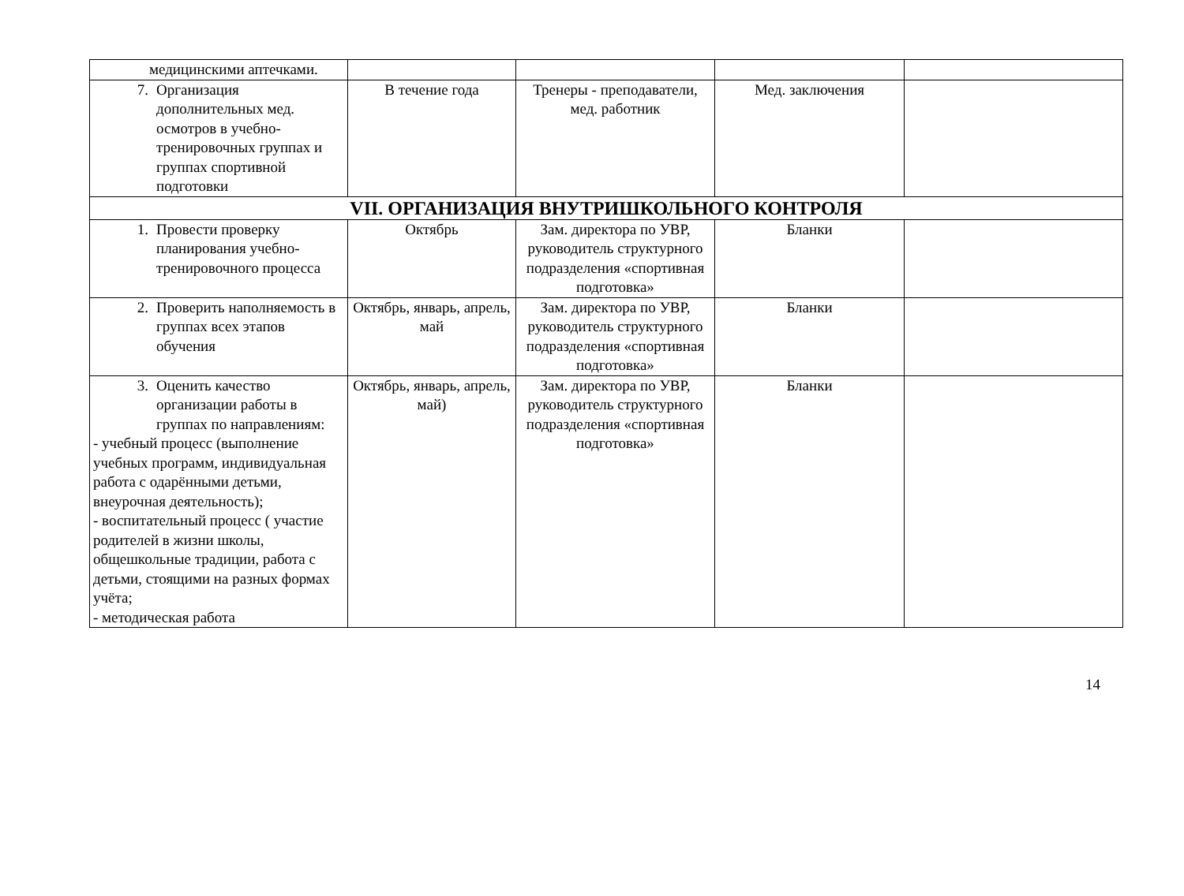| медицинскими аптечками. | | | | |
| 7. Организация дополнительных мед. осмотров в учебно-тренировочных группах и группах спортивной подготовки | В течение года | Тренеры - преподаватели, мед. работник | Мед. заключения | |
| VII. ОРГАНИЗАЦИЯ ВНУТРИШКОЛЬНОГО КОНТРОЛЯ | | | | |
| 1. Провести проверку планирования учебно-тренировочного процесса | Октябрь | Зам. директора по УВР, руководитель структурного подразделения «спортивная подготовка» | Бланки | |
| 2. Проверить наполняемость в группах всех этапов обучения | Октябрь, январь, апрель, май | Зам. директора по УВР, руководитель структурного подразделения «спортивная подготовка» | Бланки | |
| 3. Оценить качество организации работы в группах по направлениям: - учебный процесс (выполнение учебных программ, индивидуальная работа с одарёнными детьми, внеурочная деятельность); - воспитательный процесс ( участие родителей в жизни школы, общешкольные традиции, работа с детьми, стоящими на разных формах учёта; - методическая работа | Октябрь, январь, апрель, май) | Зам. директора по УВР, руководитель структурного подразделения «спортивная подготовка» | Бланки | |
14